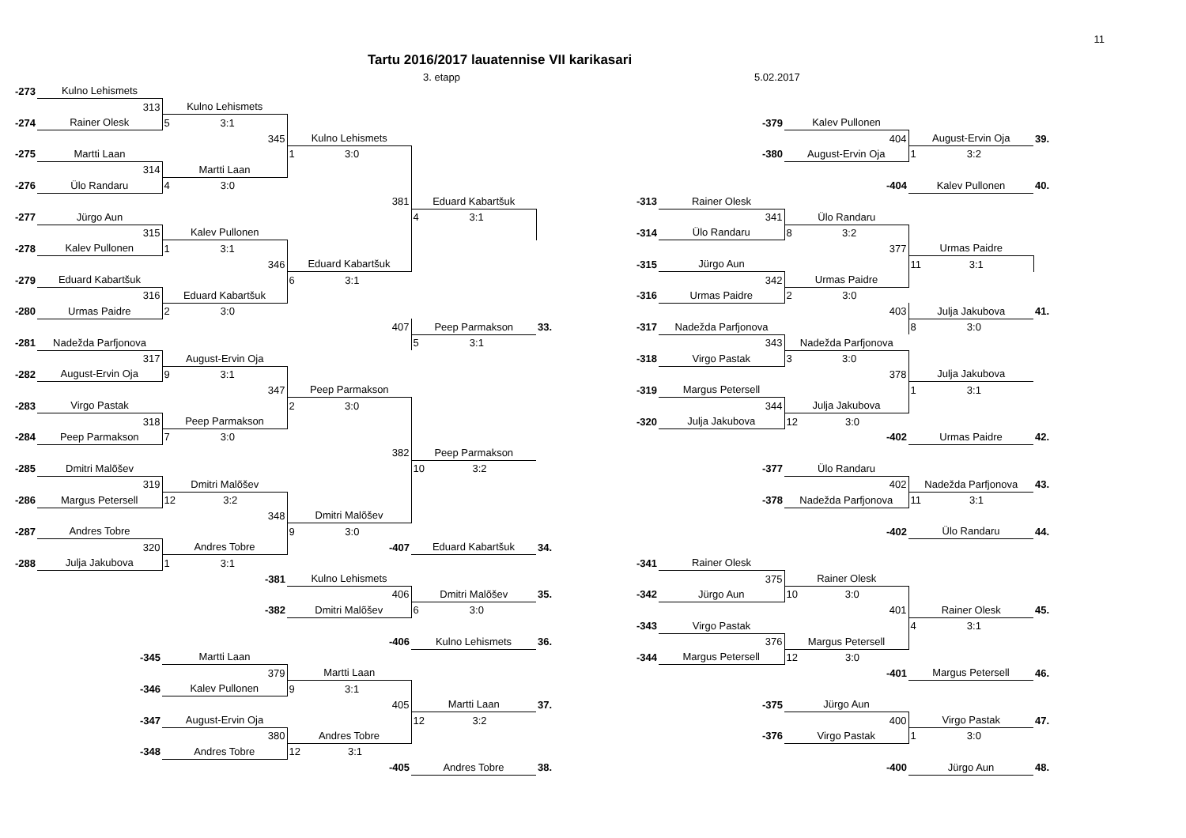11
Tartu 2016/2017 lauatennise VII karikasari
3. etapp 5.02.2017
| -273 | Kulno Lehismets | | | | | | | | | |
| | 313 | Kulno Lehismets | | | | | | | | |
| -274 | Rainer Olesk | 5 3:1 | | | | | -379 | Kalev Pullonen | | |
| | | 345 | Kulno Lehismets | | | | | 404 | August-Ervin Oja | 39. |
| -275 | Martti Laan | | 1 3:0 | | | | -380 | August-Ervin Oja | 1 3:2 | |
| | 314 | Martti Laan | | | | | | | | |
| -276 | Ülo Randaru | 4 3:0 | | | | | | -404 | Kalev Pullonen | 40. |
| | | | 381 | Eduard Kabartšuk | | -313 | Rainer Olesk | | | |
| -277 | Jürgo Aun | | | 4 3:1 | | | 341 | Ülo Randaru | | |
| | 315 | Kalev Pullonen | | | | -314 | Ülo Randaru | 8 3:2 | | |
| -278 | Kalev Pullonen | 1 3:1 | | | | | | 377 | Urmas Paidre | |
| | | 346 | Eduard Kabartšuk | | | -315 | Jürgo Aun | | 11 3:1 | |
| -279 | Eduard Kabartšuk | | 6 3:1 | | | | 342 | Urmas Paidre | | |
| | 316 | Eduard Kabartšuk | | | | -316 | Urmas Paidre | 2 3:0 | | |
| -280 | Urmas Paidre | 2 3:0 | | | | | | 403 | Julja Jakubova | 41. |
| | | | 407 | Peep Parmakson | 33. | -317 | Nadežda Parfjonova | | 8 3:0 | |
| -281 | Nadežda Parfjonova | | | 5 3:1 | | | 343 | Nadežda Parfjonova | | |
| | 317 | August-Ervin Oja | | | | -318 | Virgo Pastak | 3 3:0 | | |
| -282 | August-Ervin Oja | 9 3:1 | | | | | | 378 | Julja Jakubova | |
| | | 347 | Peep Parmakson | | | -319 | Margus Petersell | | 1 3:1 | |
| -283 | Virgo Pastak | | 2 3:0 | | | | 344 | Julja Jakubova | | |
| | 318 | Peep Parmakson | | | | -320 | Julja Jakubova | 12 3:0 | | |
| -284 | Peep Parmakson | 7 3:0 | | | | | | -402 | Urmas Paidre | 42. |
| | | | 382 | Peep Parmakson | | | | | | |
| -285 | Dmitri Malõšev | | | 10 3:2 | | | -377 | Ülo Randaru | | |
| | 319 | Dmitri Malõšev | | | | | | 402 | Nadežda Parfjonova | 43. |
| -286 | Margus Petersell | 12 3:2 | | | | | -378 | Nadežda Parfjonova | 11 3:1 | |
| | | 348 | Dmitri Malõšev | | | | | | | |
| -287 | Andres Tobre | | 9 3:0 | | | | | -402 | Ülo Randaru | 44. |
| | 320 | Andres Tobre | -407 | Eduard Kabartšuk | 34. | | | | | |
| -288 | Julja Jakubova | 1 3:1 | | | | -341 | Rainer Olesk | | | |
| | | -381 | Kulno Lehismets | | | | 375 | Rainer Olesk | | |
| | | | 406 | Dmitri Malõšev | 35. | -342 | Jürgo Aun | 10 3:0 | | |
| | | -382 | Dmitri Malõšev | 6 3:0 | | | | 401 | Rainer Olesk | 45. |
| | | | | | | -343 | Virgo Pastak | | 4 3:1 | |
| | | | -406 | Kulno Lehismets | 36. | | 376 | Margus Petersell | | |
| | -345 | Martti Laan | | | | -344 | Margus Petersell | 12 3:0 | | |
| | | 379 | Martti Laan | | | | | -401 | Margus Petersell | 46. |
| | -346 | Kalev Pullonen | 9 3:1 | | | | | | | |
| | | | 405 | Martti Laan | 37. | | -375 | Jürgo Aun | | |
| | -347 | August-Ervin Oja | | 12 3:2 | | | | 400 | Virgo Pastak | 47. |
| | | 380 | Andres Tobre | | | | -376 | Virgo Pastak | 1 3:0 | |
| | -348 | Andres Tobre | 12 3:1 | | | | | | | |
| | | | -405 | Andres Tobre | 38. | | | -400 | Jürgo Aun | 48. |